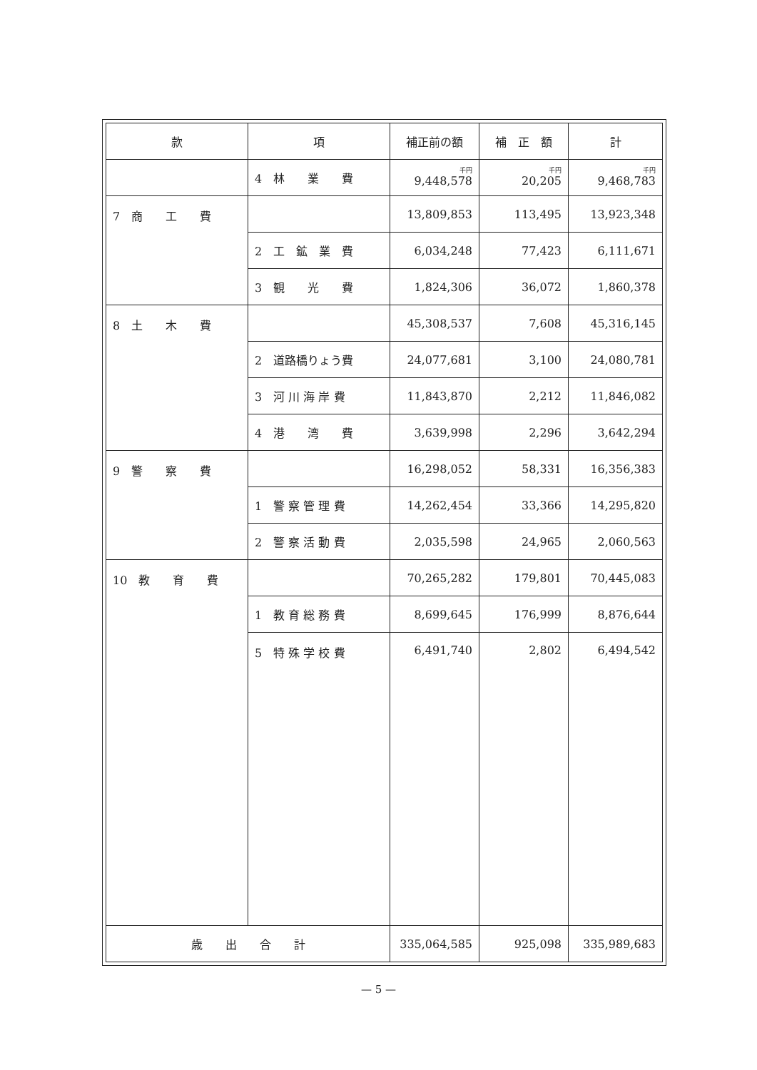| 款 | 項 | 補正前の額 | 補 正 額 | 計 |
| --- | --- | --- | --- | --- |
| | 4 林 業 費 | 千円 9,448,578 | 千円 20,205 | 千円 9,468,783 |
| 7 商 工 費 | | 13,809,853 | 113,495 | 13,923,348 |
| | 2 工 鉱 業 費 | 6,034,248 | 77,423 | 6,111,671 |
| | 3 観 光 費 | 1,824,306 | 36,072 | 1,860,378 |
| 8 土 木 費 | | 45,308,537 | 7,608 | 45,316,145 |
| | 2 道路橋りょう費 | 24,077,681 | 3,100 | 24,080,781 |
| | 3 河 川 海 岸 費 | 11,843,870 | 2,212 | 11,846,082 |
| | 4 港 湾 費 | 3,639,998 | 2,296 | 3,642,294 |
| 9 警 察 費 | | 16,298,052 | 58,331 | 16,356,383 |
| | 1 警 察 管 理 費 | 14,262,454 | 33,366 | 14,295,820 |
| | 2 警 察 活 動 費 | 2,035,598 | 24,965 | 2,060,563 |
| 10 教 育 費 | | 70,265,282 | 179,801 | 70,445,083 |
| | 1 教 育 総 務 費 | 8,699,645 | 176,999 | 8,876,644 |
| | 5 特 殊 学 校 費 | 6,491,740 | 2,802 | 6,494,542 |
| 歳 出 合 計 | | 335,064,585 | 925,098 | 335,989,683 |
— 5 —